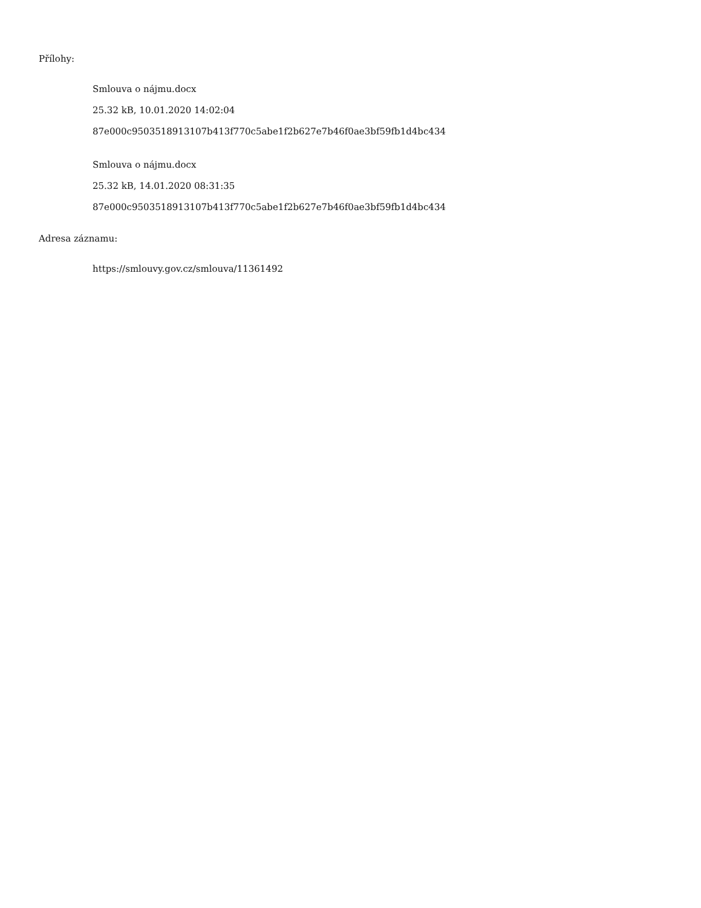Přílohy:
Smlouva o nájmu.docx
25.32 kB, 10.01.2020 14:02:04
87e000c9503518913107b413f770c5abe1f2b627e7b46f0ae3bf59fb1d4bc434
Smlouva o nájmu.docx
25.32 kB, 14.01.2020 08:31:35
87e000c9503518913107b413f770c5abe1f2b627e7b46f0ae3bf59fb1d4bc434
Adresa záznamu:
https://smlouvy.gov.cz/smlouva/11361492